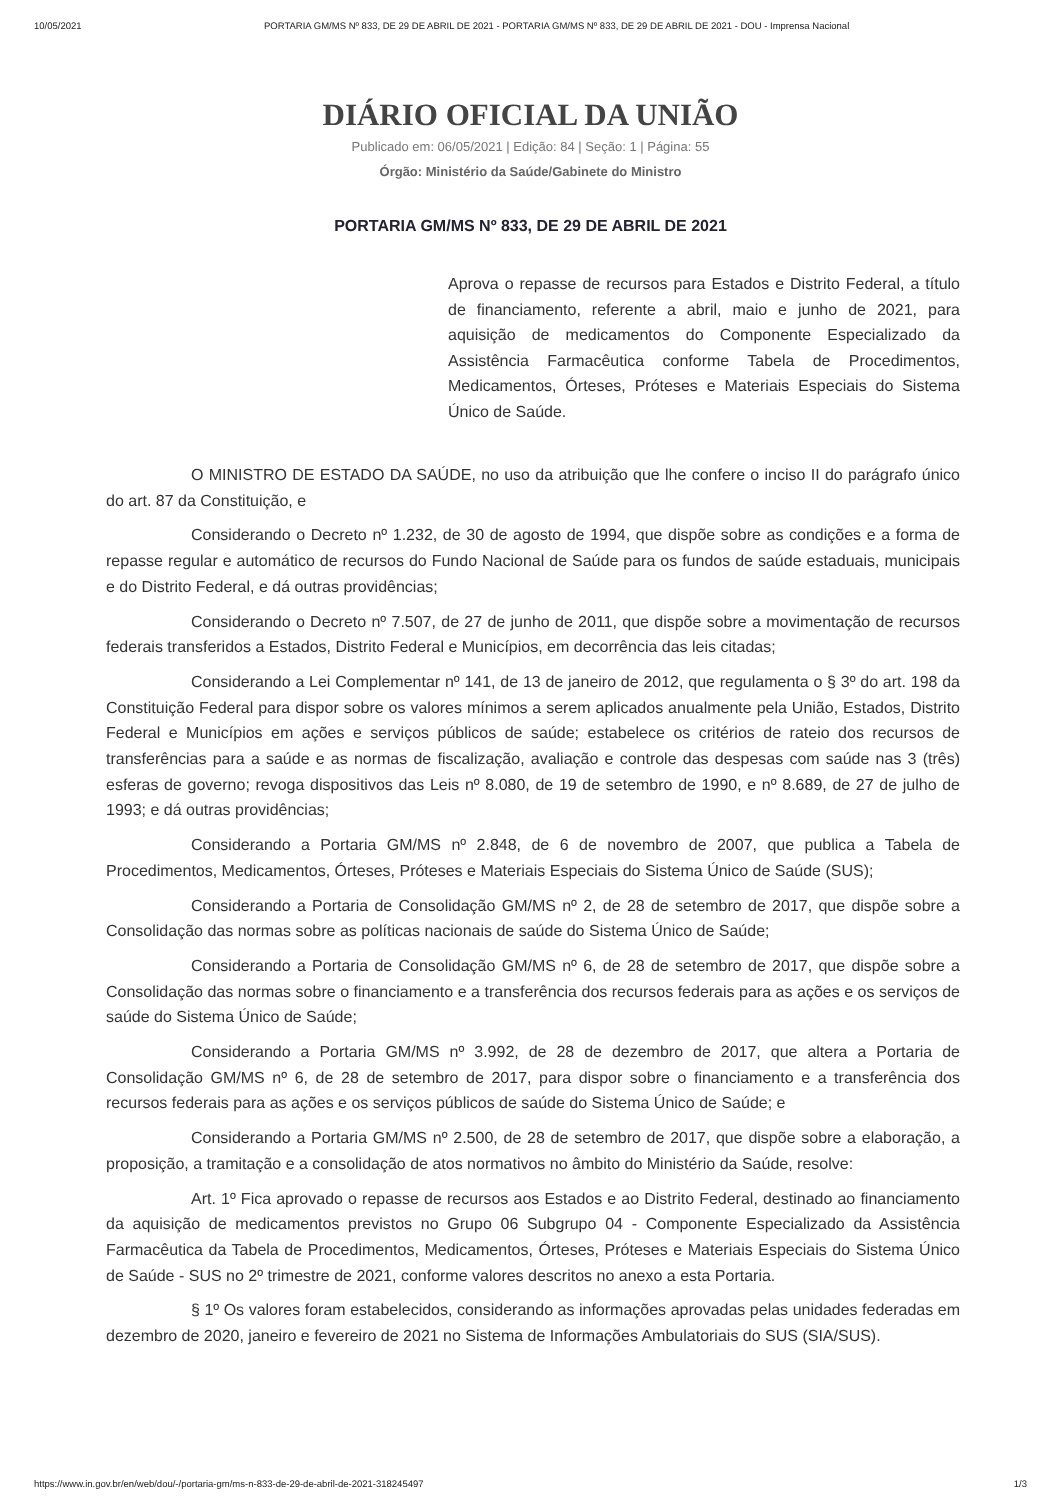10/05/2021 PORTARIA GM/MS Nº 833, DE 29 DE ABRIL DE 2021 - PORTARIA GM/MS Nº 833, DE 29 DE ABRIL DE 2021 - DOU - Imprensa Nacional
DIÁRIO OFICIAL DA UNIÃO
Publicado em: 06/05/2021 | Edição: 84 | Seção: 1 | Página: 55
Órgão: Ministério da Saúde/Gabinete do Ministro
PORTARIA GM/MS Nº 833, DE 29 DE ABRIL DE 2021
Aprova o repasse de recursos para Estados e Distrito Federal, a título de financiamento, referente a abril, maio e junho de 2021, para aquisição de medicamentos do Componente Especializado da Assistência Farmacêutica conforme Tabela de Procedimentos, Medicamentos, Órteses, Próteses e Materiais Especiais do Sistema Único de Saúde.
O MINISTRO DE ESTADO DA SAÚDE, no uso da atribuição que lhe confere o inciso II do parágrafo único do art. 87 da Constituição, e
Considerando o Decreto nº 1.232, de 30 de agosto de 1994, que dispõe sobre as condições e a forma de repasse regular e automático de recursos do Fundo Nacional de Saúde para os fundos de saúde estaduais, municipais e do Distrito Federal, e dá outras providências;
Considerando o Decreto nº 7.507, de 27 de junho de 2011, que dispõe sobre a movimentação de recursos federais transferidos a Estados, Distrito Federal e Municípios, em decorrência das leis citadas;
Considerando a Lei Complementar nº 141, de 13 de janeiro de 2012, que regulamenta o § 3º do art. 198 da Constituição Federal para dispor sobre os valores mínimos a serem aplicados anualmente pela União, Estados, Distrito Federal e Municípios em ações e serviços públicos de saúde; estabelece os critérios de rateio dos recursos de transferências para a saúde e as normas de fiscalização, avaliação e controle das despesas com saúde nas 3 (três) esferas de governo; revoga dispositivos das Leis nº 8.080, de 19 de setembro de 1990, e nº 8.689, de 27 de julho de 1993; e dá outras providências;
Considerando a Portaria GM/MS nº 2.848, de 6 de novembro de 2007, que publica a Tabela de Procedimentos, Medicamentos, Órteses, Próteses e Materiais Especiais do Sistema Único de Saúde (SUS);
Considerando a Portaria de Consolidação GM/MS nº 2, de 28 de setembro de 2017, que dispõe sobre a Consolidação das normas sobre as políticas nacionais de saúde do Sistema Único de Saúde;
Considerando a Portaria de Consolidação GM/MS nº 6, de 28 de setembro de 2017, que dispõe sobre a Consolidação das normas sobre o financiamento e a transferência dos recursos federais para as ações e os serviços de saúde do Sistema Único de Saúde;
Considerando a Portaria GM/MS nº 3.992, de 28 de dezembro de 2017, que altera a Portaria de Consolidação GM/MS nº 6, de 28 de setembro de 2017, para dispor sobre o financiamento e a transferência dos recursos federais para as ações e os serviços públicos de saúde do Sistema Único de Saúde; e
Considerando a Portaria GM/MS nº 2.500, de 28 de setembro de 2017, que dispõe sobre a elaboração, a proposição, a tramitação e a consolidação de atos normativos no âmbito do Ministério da Saúde, resolve:
Art. 1º Fica aprovado o repasse de recursos aos Estados e ao Distrito Federal, destinado ao financiamento da aquisição de medicamentos previstos no Grupo 06 Subgrupo 04 - Componente Especializado da Assistência Farmacêutica da Tabela de Procedimentos, Medicamentos, Órteses, Próteses e Materiais Especiais do Sistema Único de Saúde - SUS no 2º trimestre de 2021, conforme valores descritos no anexo a esta Portaria.
§ 1º Os valores foram estabelecidos, considerando as informações aprovadas pelas unidades federadas em dezembro de 2020, janeiro e fevereiro de 2021 no Sistema de Informações Ambulatoriais do SUS (SIA/SUS).
https://www.in.gov.br/en/web/dou/-/portaria-gm/ms-n-833-de-29-de-abril-de-2021-318245497 1/3